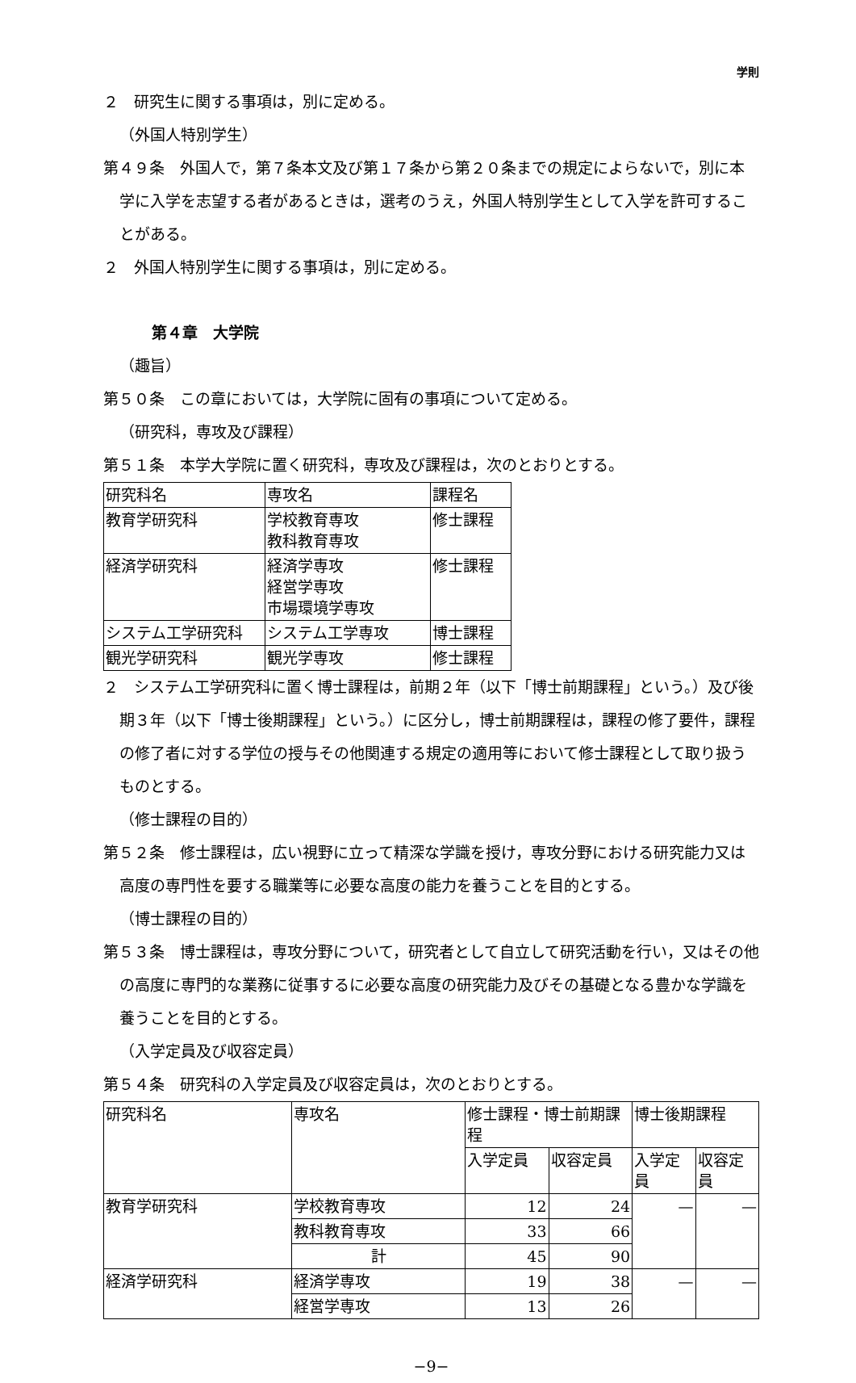学則
２　研究生に関する事項は，別に定める。
（外国人特別学生）
第４９条　外国人で，第７条本文及び第１７条から第２０条までの規定によらないで，別に本学に入学を志望する者があるときは，選考のうえ，外国人特別学生として入学を許可することがある。
２　外国人特別学生に関する事項は，別に定める。
第４章　大学院
（趣旨）
第５０条　この章においては，大学院に固有の事項について定める。
（研究科，専攻及び課程）
第５１条　本学大学院に置く研究科，専攻及び課程は，次のとおりとする。
| 研究科名 | 専攻名 | 課程名 |
| 教育学研究科 | 学校教育専攻 教科教育専攻 | 修士課程 |
| 経済学研究科 | 経済学専攻 経営学専攻 市場環境学専攻 | 修士課程 |
| システム工学研究科 | システム工学専攻 | 博士課程 |
| 観光学研究科 | 観光学専攻 | 修士課程 |
２　システム工学研究科に置く博士課程は，前期２年（以下「博士前期課程」という。）及び後期３年（以下「博士後期課程」という。）に区分し，博士前期課程は，課程の修了要件，課程の修了者に対する学位の授与その他関連する規定の適用等において修士課程として取り扱うものとする。
（修士課程の目的）
第５２条　修士課程は，広い視野に立って精深な学識を授け，専攻分野における研究能力又は高度の専門性を要する職業等に必要な高度の能力を養うことを目的とする。
（博士課程の目的）
第５３条　博士課程は，専攻分野について，研究者として自立して研究活動を行い，又はその他の高度に専門的な業務に従事するに必要な高度の研究能力及びその基礎となる豊かな学識を養うことを目的とする。
（入学定員及び収容定員）
第５４条　研究科の入学定員及び収容定員は，次のとおりとする。
| 研究科名 | 専攻名 | 修士課程・博士前期課程 | | 博士後期課程 | |
| | | 入学定員 | 収容定員 | 入学定員 | 収容定員 |
| 教育学研究科 | 学校教育専攻 | 12 | 24 | — | — |
| | 教科教育専攻 | 33 | 66 | | |
| | 計 | 45 | 90 | | |
| 経済学研究科 | 経済学専攻 | 19 | 38 | — | — |
| | 経営学専攻 | 13 | 26 | | |
−9−